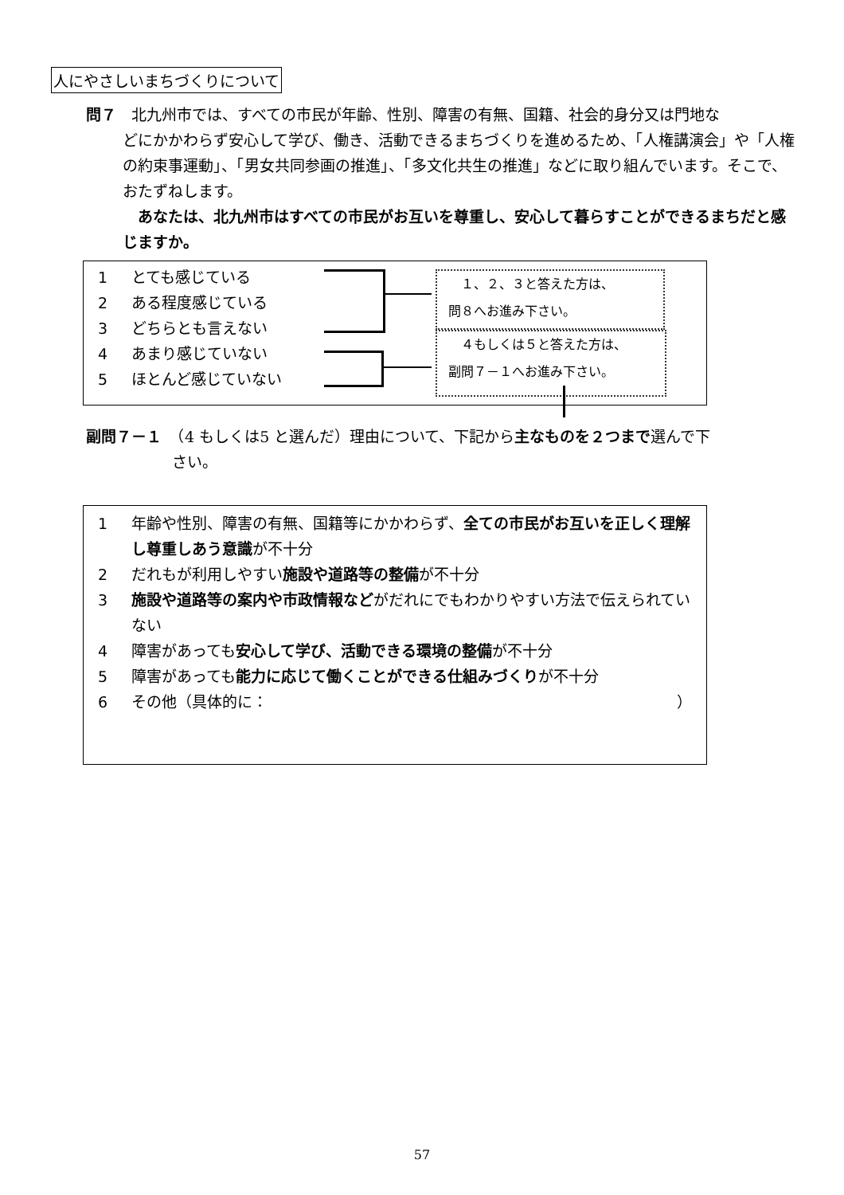人にやさしいまちづくりについて
問７　北九州市では、すべての市民が年齢、性別、障害の有無、国籍、社会的身分又は門地な
どにかかわらず安心して学び、働き、活動できるまちづくりを進めるため、「人権講演会」や「人権の約束事運動」、「男女共同参画の推進」、「多文化共生の推進」などに取り組んでいます。そこで、おたずねします。
　あなたは、北九州市はすべての市民がお互いを尊重し、安心して暮らすことができるまちだと感じますか。
1 とても感じている
2 ある程度感じている
3 どちらとも言えない
4 あまり感じていない
5 ほとんど感じていない
　１、２、３と答えた方は、
問８へお進み下さい。
　４もしくは５と答えた方は、
副問７－１へお進み下さい。
副問７－１　（4 もしくは5 と選んだ）理由について、下記から主なものを２つまで選んで下
さい。
1 年齢や性別、障害の有無、国籍等にかかわらず、全ての市民がお互いを正しく理解し尊重しあう意識が不十分
2 だれもが利用しやすい施設や道路等の整備が不十分
3 施設や道路等の案内や市政情報などがだれにでもわかりやすい方法で伝えられていない
4 障害があっても安心して学び、活動できる環境の整備が不十分
5 障害があっても能力に応じて働くことができる仕組みづくりが不十分
6 その他（具体的に： ）
57